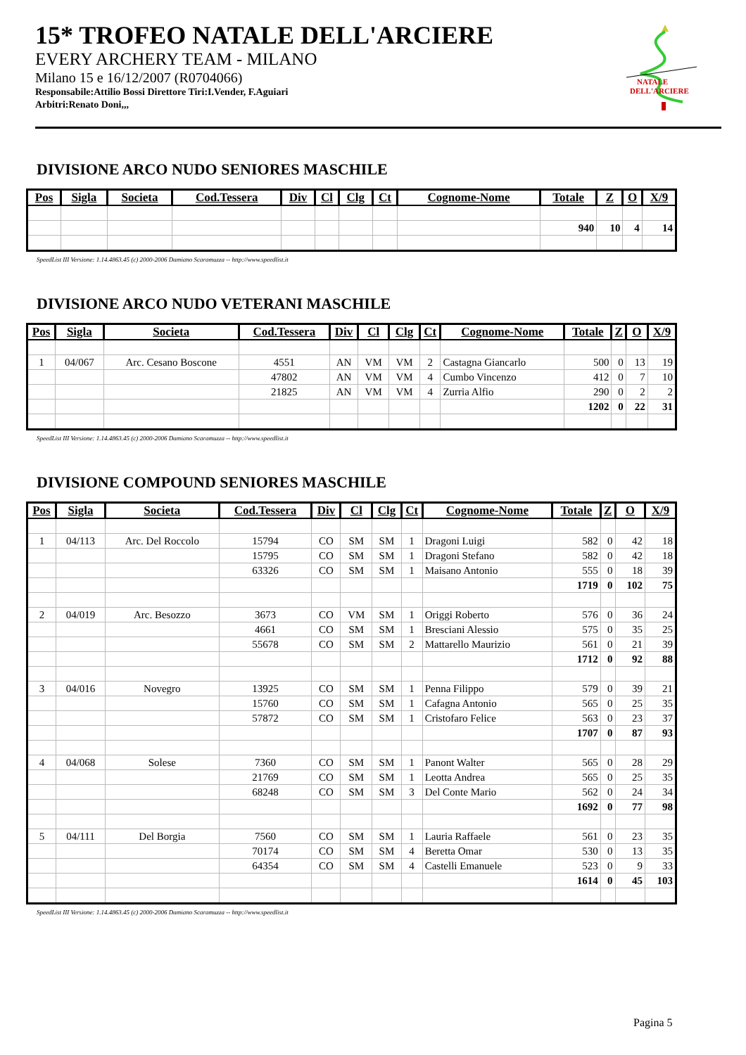15* TROFEO NATALE DELL'ARCIERE
EVERY ARCHERY TEAM - MILANO
Milano 15 e 16/12/2007 (R0704066)
Responsabile:Attilio Bossi Direttore Tiri:I.Vender, F.Aguiari
Arbitri:Renato Doni,,,
NATALE
DELL'ARCIERE
DIVISIONE ARCO NUDO SENIORES MASCHILE
| Pos | Sigla | Societa | Cod.Tessera | Div | Cl | Clg | Ct | Cognome-Nome | Totale | Z | O | X/9 |
| --- | --- | --- | --- | --- | --- | --- | --- | --- | --- | --- | --- | --- |
| | | | | | | | | | 940 | 10 | 4 | 14 |
SpeedList III Versione: 1.14.4863.45 (c) 2000-2006 Damiano Scaramuzza -- http://www.speedlist.it
DIVISIONE ARCO NUDO VETERANI MASCHILE
| Pos | Sigla | Societa | Cod.Tessera | Div | Cl | Clg | Ct | Cognome-Nome | Totale | Z | O | X/9 |
| --- | --- | --- | --- | --- | --- | --- | --- | --- | --- | --- | --- | --- |
| 1 | 04/067 | Arc. Cesano Boscone | 4551 | AN | VM | VM | 2 | Castagna Giancarlo | 500 | 0 | 13 | 19 |
| | | | 47802 | AN | VM | VM | 4 | Cumbo Vincenzo | 412 | 0 | 7 | 10 |
| | | | 21825 | AN | VM | VM | 4 | Zurria Alfio | 290 | 0 | 2 | 2 |
| | | | | | | | | | 1202 | 0 | 22 | 31 |
SpeedList III Versione: 1.14.4863.45 (c) 2000-2006 Damiano Scaramuzza -- http://www.speedlist.it
DIVISIONE COMPOUND SENIORES MASCHILE
| Pos | Sigla | Societa | Cod.Tessera | Div | Cl | Clg | Ct | Cognome-Nome | Totale | Z | O | X/9 |
| --- | --- | --- | --- | --- | --- | --- | --- | --- | --- | --- | --- | --- |
| 1 | 04/113 | Arc. Del Roccolo | 15794 | CO | SM | SM | 1 | Dragoni Luigi | 582 | 0 | 42 | 18 |
| | | | 15795 | CO | SM | SM | 1 | Dragoni Stefano | 582 | 0 | 42 | 18 |
| | | | 63326 | CO | SM | SM | 1 | Maisano Antonio | 555 | 0 | 18 | 39 |
| | | | | | | | | | 1719 | 0 | 102 | 75 |
| 2 | 04/019 | Arc. Besozzo | 3673 | CO | VM | SM | 1 | Origgi Roberto | 576 | 0 | 36 | 24 |
| | | | 4661 | CO | SM | SM | 1 | Bresciani Alessio | 575 | 0 | 35 | 25 |
| | | | 55678 | CO | SM | SM | 2 | Mattarello Maurizio | 561 | 0 | 21 | 39 |
| | | | | | | | | | 1712 | 0 | 92 | 88 |
| 3 | 04/016 | Novegro | 13925 | CO | SM | SM | 1 | Penna Filippo | 579 | 0 | 39 | 21 |
| | | | 15760 | CO | SM | SM | 1 | Cafagna Antonio | 565 | 0 | 25 | 35 |
| | | | 57872 | CO | SM | SM | 1 | Cristofaro Felice | 563 | 0 | 23 | 37 |
| | | | | | | | | | 1707 | 0 | 87 | 93 |
| 4 | 04/068 | Solese | 7360 | CO | SM | SM | 1 | Panont Walter | 565 | 0 | 28 | 29 |
| | | | 21769 | CO | SM | SM | 1 | Leotta Andrea | 565 | 0 | 25 | 35 |
| | | | 68248 | CO | SM | SM | 3 | Del Conte Mario | 562 | 0 | 24 | 34 |
| | | | | | | | | | 1692 | 0 | 77 | 98 |
| 5 | 04/111 | Del Borgia | 7560 | CO | SM | SM | 1 | Lauria Raffaele | 561 | 0 | 23 | 35 |
| | | | 70174 | CO | SM | SM | 4 | Beretta Omar | 530 | 0 | 13 | 35 |
| | | | 64354 | CO | SM | SM | 4 | Castelli Emanuele | 523 | 0 | 9 | 33 |
| | | | | | | | | | 1614 | 0 | 45 | 103 |
SpeedList III Versione: 1.14.4863.45 (c) 2000-2006 Damiano Scaramuzza -- http://www.speedlist.it
Pagina 5